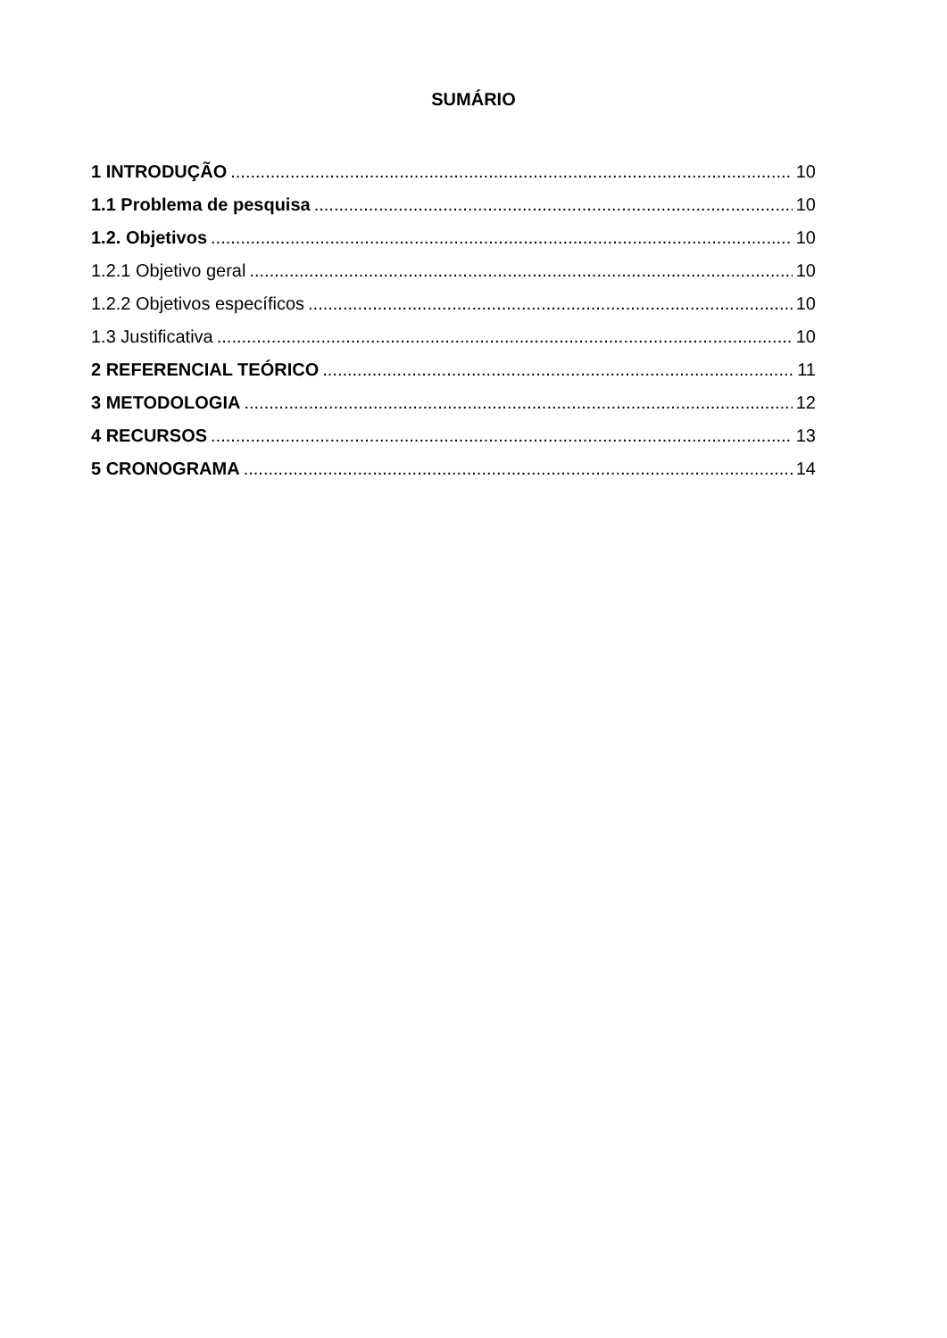SUMÁRIO
1 INTRODUÇÃO 10
1.1 Problema de pesquisa 10
1.2. Objetivos 10
1.2.1 Objetivo geral 10
1.2.2 Objetivos específicos 10
1.3 Justificativa 10
2 REFERENCIAL TEÓRICO 11
3 METODOLOGIA 12
4 RECURSOS 13
5 CRONOGRAMA 14